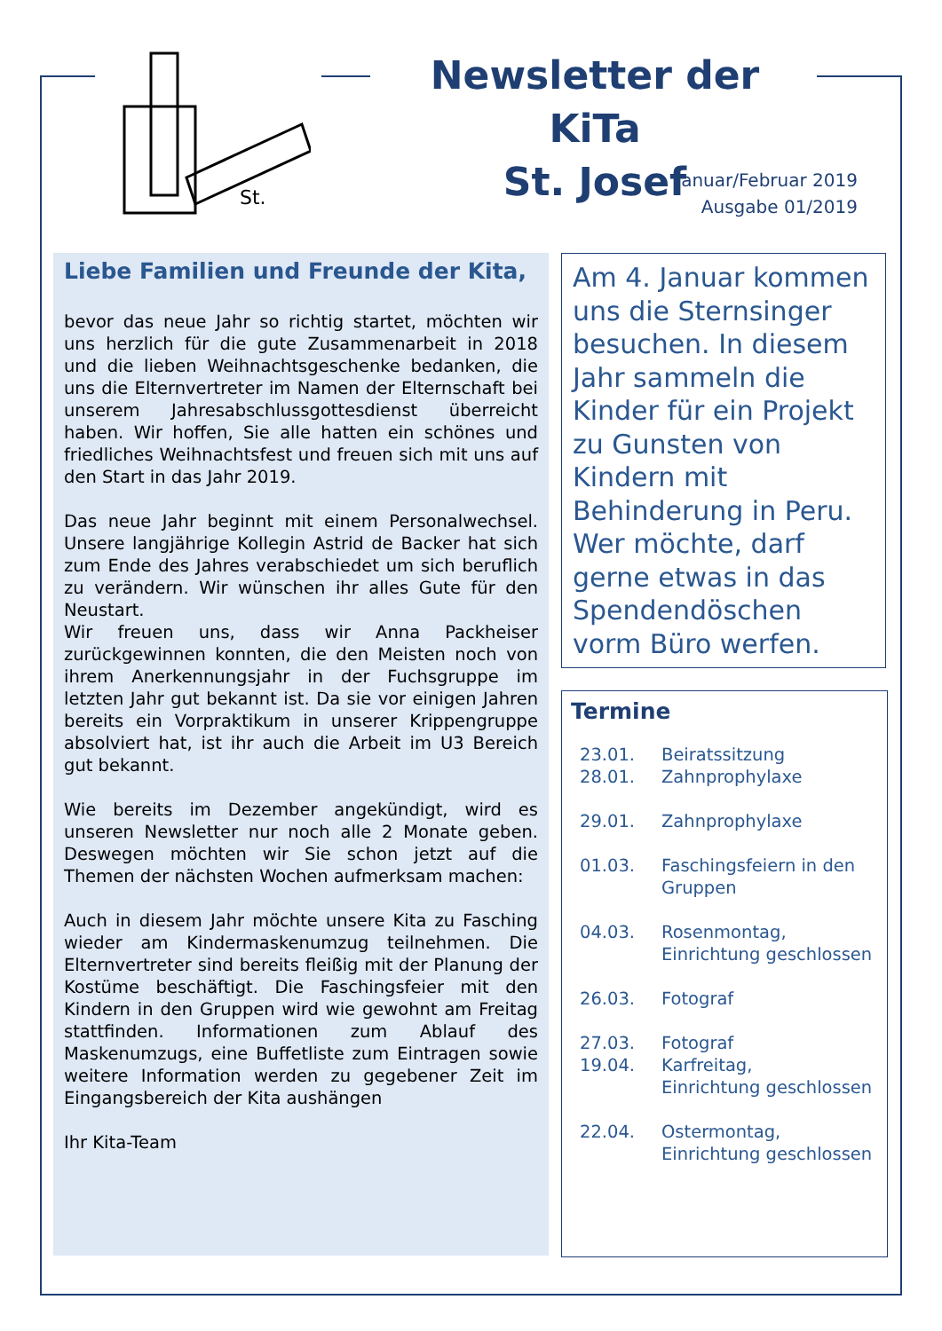St.
Newsletter der KiTa
St. Josef
Januar/Februar 2019
Ausgabe 01/2019
Liebe Familien und Freunde der Kita,
bevor das neue Jahr so richtig startet, möchten wir uns herzlich für die gute Zusammenarbeit in 2018 und die lieben Weihnachtsgeschenke bedanken, die uns die Elternvertreter im Namen der Elternschaft bei unserem Jahresabschlussgottesdienst überreicht haben. Wir hoffen, Sie alle hatten ein schönes und friedliches Weihnachtsfest und freuen sich mit uns auf den Start in das Jahr 2019.
Das neue Jahr beginnt mit einem Personalwechsel. Unsere langjährige Kollegin Astrid de Backer hat sich zum Ende des Jahres verabschiedet um sich beruflich zu verändern. Wir wünschen ihr alles Gute für den Neustart.
Wir freuen uns, dass wir Anna Packheiser zurückgewinnen konnten, die den Meisten noch von ihrem Anerkennungsjahr in der Fuchsgruppe im letzten Jahr gut bekannt ist. Da sie vor einigen Jahren bereits ein Vorpraktikum in unserer Krippengruppe absolviert hat, ist ihr auch die Arbeit im U3 Bereich gut bekannt.
Wie bereits im Dezember angekündigt, wird es unseren Newsletter nur noch alle 2 Monate geben. Deswegen möchten wir Sie schon jetzt auf die Themen der nächsten Wochen aufmerksam machen:
Auch in diesem Jahr möchte unsere Kita zu Fasching wieder am Kindermaskenumzug teilnehmen. Die Elternvertreter sind bereits fleißig mit der Planung der Kostüme beschäftigt. Die Faschingsfeier mit den Kindern in den Gruppen wird wie gewohnt am Freitag stattfinden. Informationen zum Ablauf des Maskenumzugs, eine Buffetliste zum Eintragen sowie weitere Information werden zu gegebener Zeit im Eingangsbereich der Kita aushängen
Ihr Kita-Team
Am 4. Januar kommen uns die Sternsinger besuchen. In diesem Jahr sammeln die Kinder für ein Projekt zu Gunsten von Kindern mit Behinderung in Peru. Wer möchte, darf gerne etwas in das Spendendöschen vorm Büro werfen.
Termine
23.01. Beiratssitzung
28.01. Zahnprophylaxe
29.01. Zahnprophylaxe
01.03. Faschingsfeiern in den
Gruppen
04.03. Rosenmontag,
Einrichtung geschlossen
26.03. Fotograf
27.03. Fotograf
19.04. Karfreitag,
Einrichtung geschlossen
22.04. Ostermontag,
Einrichtung geschlossen